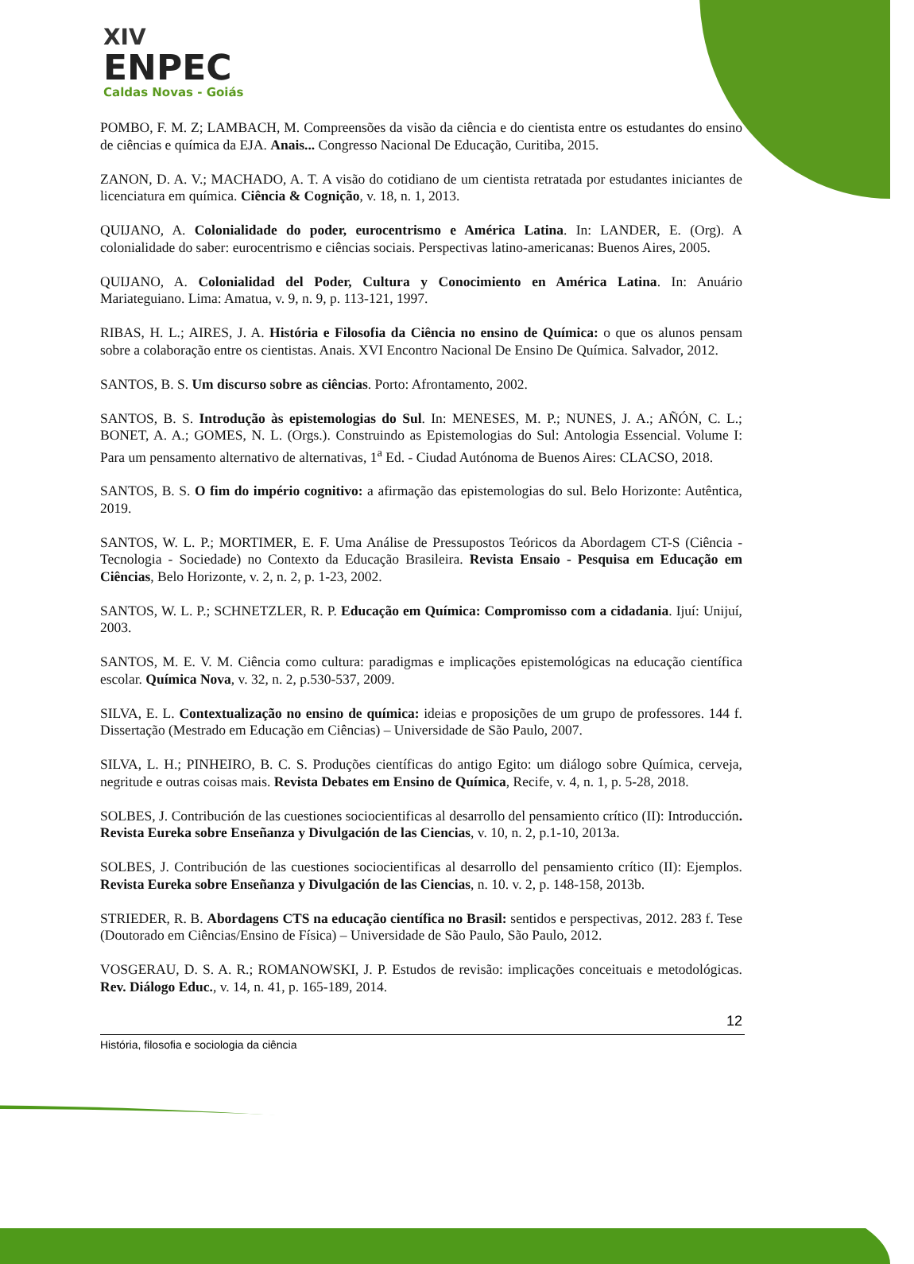XIV
ENPEC
Caldas Novas - Goiás
POMBO, F. M. Z; LAMBACH, M. Compreensões da visão da ciência e do cientista entre os estudantes do ensino de ciências e química da EJA. Anais... Congresso Nacional De Educação, Curitiba, 2015.
ZANON, D. A. V.; MACHADO, A. T. A visão do cotidiano de um cientista retratada por estudantes iniciantes de licenciatura em química. Ciência & Cognição, v. 18, n. 1, 2013.
QUIJANO, A. Colonialidade do poder, eurocentrismo e América Latina. In: LANDER, E. (Org). A colonialidade do saber: eurocentrismo e ciências sociais. Perspectivas latino-americanas: Buenos Aires, 2005.
QUIJANO, A. Colonialidad del Poder, Cultura y Conocimiento en América Latina. In: Anuário Mariateguiano. Lima: Amatua, v. 9, n. 9, p. 113-121, 1997.
RIBAS, H. L.; AIRES, J. A. História e Filosofia da Ciência no ensino de Química: o que os alunos pensam sobre a colaboração entre os cientistas. Anais. XVI Encontro Nacional De Ensino De Química. Salvador, 2012.
SANTOS, B. S. Um discurso sobre as ciências. Porto: Afrontamento, 2002.
SANTOS, B. S. Introdução às epistemologias do Sul. In: MENESES, M. P.; NUNES, J. A.; AÑÓN, C. L.; BONET, A. A.; GOMES, N. L. (Orgs.). Construindo as Epistemologias do Sul: Antologia Essencial. Volume I: Para um pensamento alternativo de alternativas, 1<sup>a</sup> Ed. - Ciudad Autónoma de Buenos Aires: CLACSO, 2018.
SANTOS, B. S. O fim do império cognitivo: a afirmação das epistemologias do sul. Belo Horizonte: Autêntica, 2019.
SANTOS, W. L. P.; MORTIMER, E. F. Uma Análise de Pressupostos Teóricos da Abordagem CT-S (Ciência - Tecnologia - Sociedade) no Contexto da Educação Brasileira. Revista Ensaio - Pesquisa em Educação em Ciências, Belo Horizonte, v. 2, n. 2, p. 1-23, 2002.
SANTOS, W. L. P.; SCHNETZLER, R. P. Educação em Química: Compromisso com a cidadania. Ijuí: Unijuí, 2003.
SANTOS, M. E. V. M. Ciência como cultura: paradigmas e implicações epistemológicas na educação científica escolar. Química Nova, v. 32, n. 2, p.530-537, 2009.
SILVA, E. L. Contextualização no ensino de química: ideias e proposições de um grupo de professores. 144 f. Dissertação (Mestrado em Educação em Ciências) – Universidade de São Paulo, 2007.
SILVA, L. H.; PINHEIRO, B. C. S. Produções científicas do antigo Egito: um diálogo sobre Química, cerveja, negritude e outras coisas mais. Revista Debates em Ensino de Química, Recife, v. 4, n. 1, p. 5-28, 2018.
SOLBES, J. Contribución de las cuestiones sociocientificas al desarrollo del pensamiento crítico (II): Introducción. Revista Eureka sobre Enseñanza y Divulgación de las Ciencias, v. 10, n. 2, p.1-10, 2013a.
SOLBES, J. Contribución de las cuestiones sociocientificas al desarrollo del pensamiento crítico (II): Ejemplos. Revista Eureka sobre Enseñanza y Divulgación de las Ciencias, n. 10. v. 2, p. 148-158, 2013b.
STRIEDER, R. B. Abordagens CTS na educação científica no Brasil: sentidos e perspectivas, 2012. 283 f. Tese (Doutorado em Ciências/Ensino de Física) – Universidade de São Paulo, São Paulo, 2012.
VOSGERAU, D. S. A. R.; ROMANOWSKI, J. P. Estudos de revisão: implicações conceituais e metodológicas. Rev. Diálogo Educ., v. 14, n. 41, p. 165-189, 2014.
12
História, filosofia e sociologia da ciência